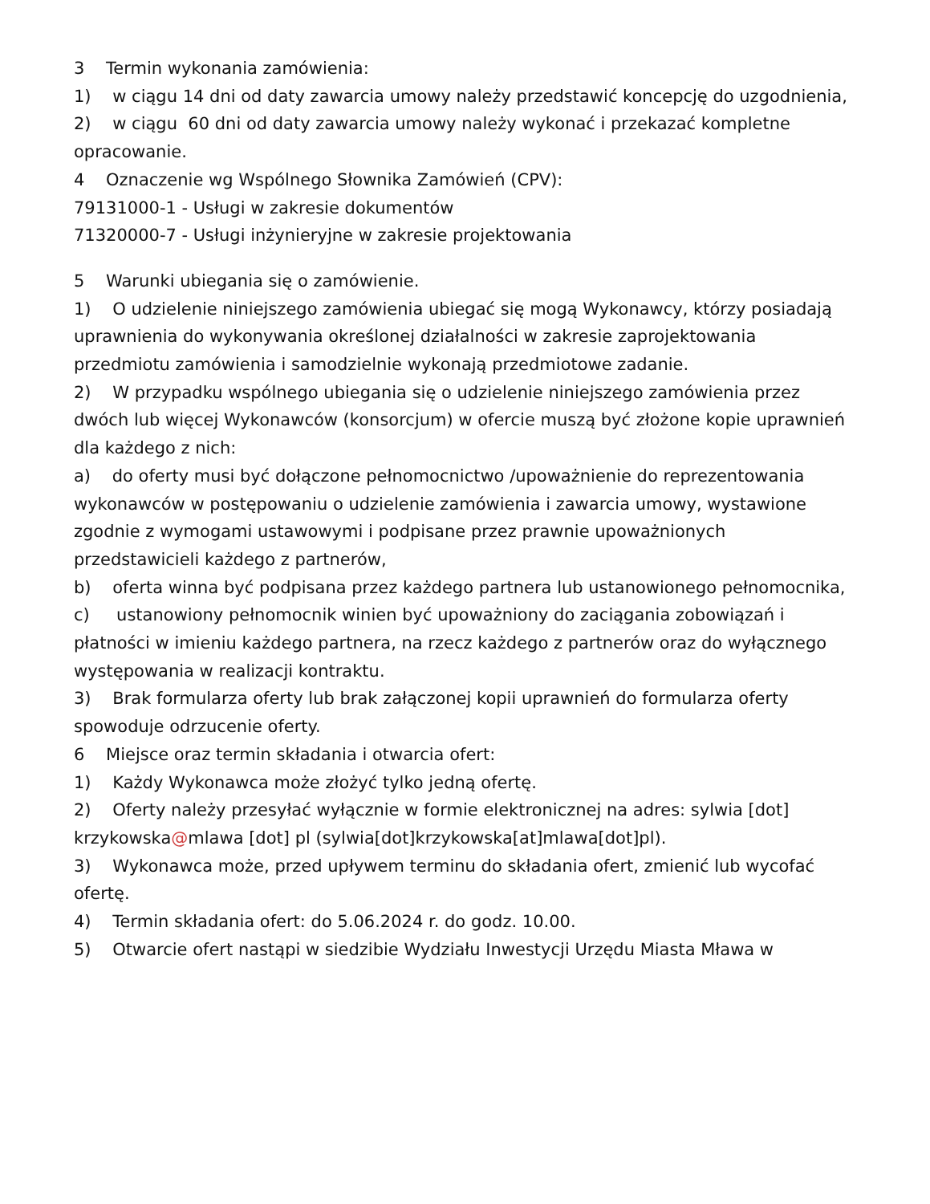3 Termin wykonania zamówienia:
1) w ciągu 14 dni od daty zawarcia umowy należy przedstawić koncepcję do uzgodnienia,
2) w ciągu 60 dni od daty zawarcia umowy należy wykonać i przekazać kompletne opracowanie.
4 Oznaczenie wg Wspólnego Słownika Zamówień (CPV):
79131000-1 - Usługi w zakresie dokumentów
71320000-7 - Usługi inżynieryjne w zakresie projektowania
5 Warunki ubiegania się o zamówienie.
1) O udzielenie niniejszego zamówienia ubiegać się mogą Wykonawcy, którzy posiadają uprawnienia do wykonywania określonej działalności w zakresie zaprojektowania przedmiotu zamówienia i samodzielnie wykonają przedmiotowe zadanie.
2) W przypadku wspólnego ubiegania się o udzielenie niniejszego zamówienia przez dwóch lub więcej Wykonawców (konsorcjum) w ofercie muszą być złożone kopie uprawnień dla każdego z nich:
a) do oferty musi być dołączone pełnomocnictwo /upoważnienie do reprezentowania wykonawców w postępowaniu o udzielenie zamówienia i zawarcia umowy, wystawione zgodnie z wymogami ustawowymi i podpisane przez prawnie upoważnionych przedstawicieli każdego z partnerów,
b) oferta winna być podpisana przez każdego partnera lub ustanowionego pełnomocnika,
c) ustanowiony pełnomocnik winien być upoważniony do zaciągania zobowiązań i płatności w imieniu każdego partnera, na rzecz każdego z partnerów oraz do wyłącznego występowania w realizacji kontraktu.
3) Brak formularza oferty lub brak załączonej kopii uprawnień do formularza oferty spowoduje odrzucenie oferty.
6 Miejsce oraz termin składania i otwarcia ofert:
1) Każdy Wykonawca może złożyć tylko jedną ofertę.
2) Oferty należy przesyłać wyłącznie w formie elektronicznej na adres: sylwia [dot] krzykowska@mlawa [dot] pl (sylwia[dot]krzykowska[at]mlawa[dot]pl).
3) Wykonawca może, przed upływem terminu do składania ofert, zmienić lub wycofać ofertę.
4) Termin składania ofert: do 5.06.2024 r. do godz. 10.00.
5) Otwarcie ofert nastąpi w siedzibie Wydziału Inwestycji Urzędu Miasta Mława w